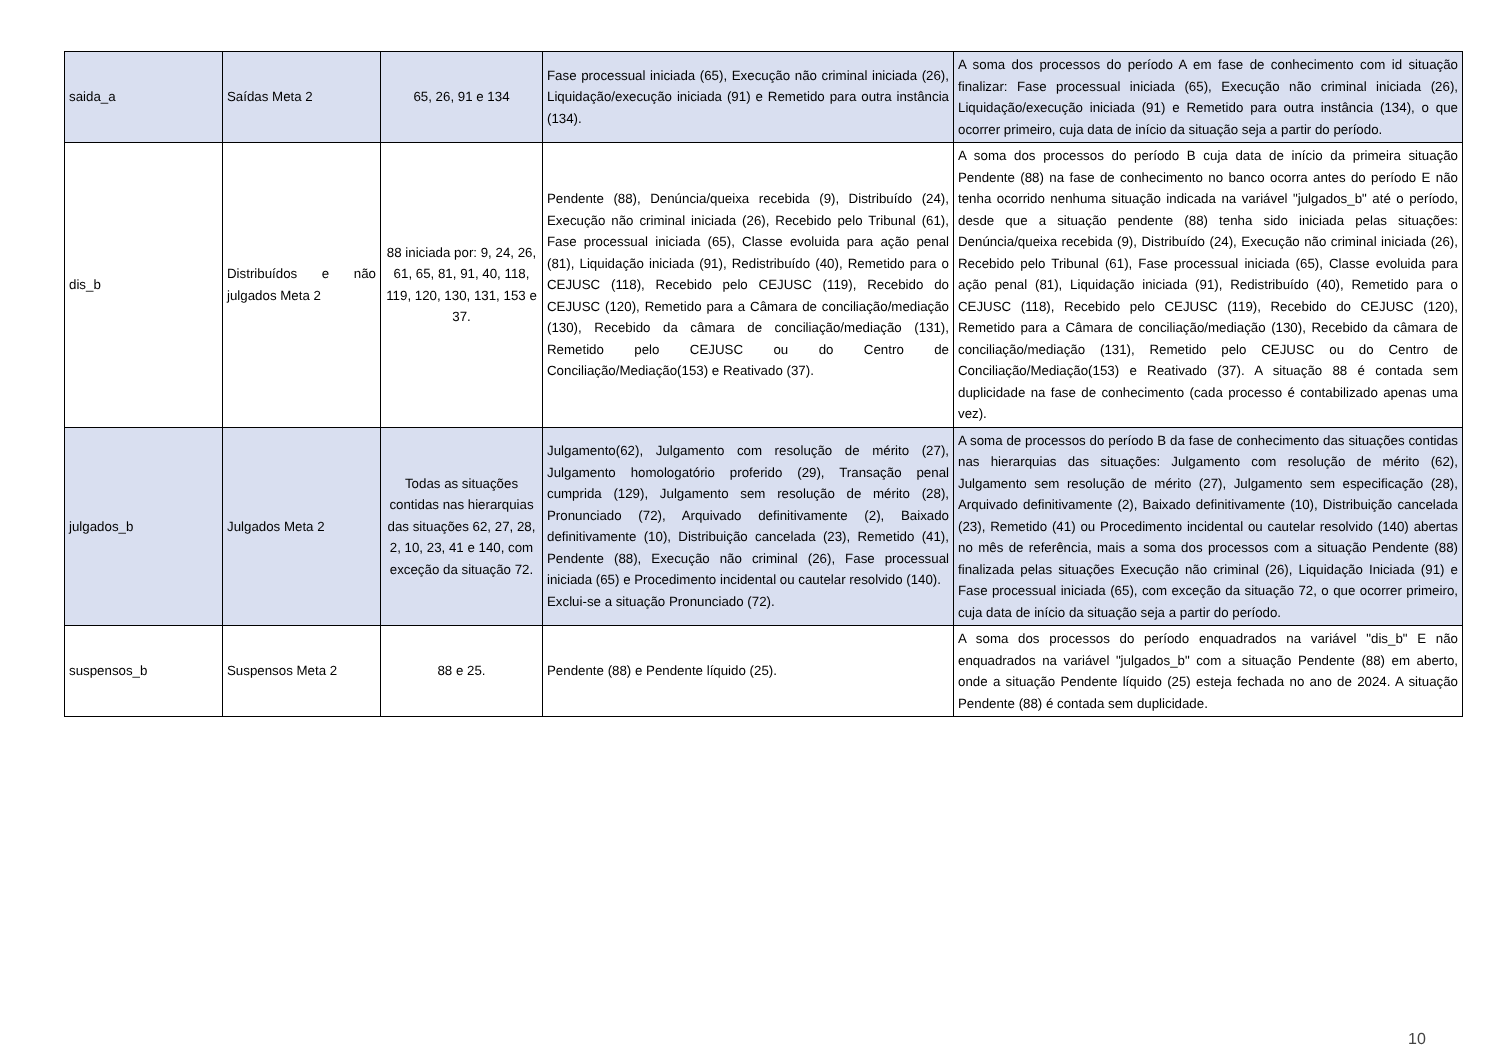| saida_a | Saídas Meta 2 | 65, 26, 91 e 134 | Fase processual iniciada (65), Execução não criminal iniciada (26), Liquidação/execução iniciada (91) e Remetido para outra instância (134). | A soma dos processos do período A em fase de conhecimento com id situação finalizar: Fase processual iniciada (65), Execução não criminal iniciada (26), Liquidação/execução iniciada (91) e Remetido para outra instância (134), o que ocorrer primeiro, cuja data de início da situação seja a partir do período. |
| dis_b | Distribuídos e não julgados Meta 2 | 88 iniciada por: 9, 24, 26, 61, 65, 81, 91, 40, 118, 119, 120, 130, 131, 153 e 37. | Pendente (88), Denúncia/queixa recebida (9), Distribuído (24), Execução não criminal iniciada (26), Recebido pelo Tribunal (61), Fase processual iniciada (65), Classe evoluida para ação penal (81), Liquidação iniciada (91), Redistribuído (40), Remetido para o CEJUSC (118), Recebido pelo CEJUSC (119), Recebido do CEJUSC (120), Remetido para a Câmara de conciliação/mediação (130), Recebido da câmara de conciliação/mediação (131), Remetido pelo CEJUSC ou do Centro de Conciliação/Mediação(153) e Reativado (37). | A soma dos processos do período B cuja data de início da primeira situação Pendente (88) na fase de conhecimento no banco ocorra antes do período E não tenha ocorrido nenhuma situação indicada na variável "julgados_b" até o período, desde que a situação pendente (88) tenha sido iniciada pelas situações: Denúncia/queixa recebida (9), Distribuído (24), Execução não criminal iniciada (26), Recebido pelo Tribunal (61), Fase processual iniciada (65), Classe evoluida para ação penal (81), Liquidação iniciada (91), Redistribuído (40), Remetido para o CEJUSC (118), Recebido pelo CEJUSC (119), Recebido do CEJUSC (120), Remetido para a Câmara de conciliação/mediação (130), Recebido da câmara de conciliação/mediação (131), Remetido pelo CEJUSC ou do Centro de Conciliação/Mediação(153) e Reativado (37). A situação 88 é contada sem duplicidade na fase de conhecimento (cada processo é contabilizado apenas uma vez). |
| julgados_b | Julgados Meta 2 | Todas as situações contidas nas hierarquias das situações 62, 27, 28, 2, 10, 23, 41 e 140, com exceção da situação 72. | Julgamento(62), Julgamento com resolução de mérito (27), Julgamento homologatório proferido (29), Transação penal cumprida (129), Julgamento sem resolução de mérito (28), Pronunciado (72), Arquivado definitivamente (2), Baixado definitivamente (10), Distribuição cancelada (23), Remetido (41), Pendente (88), Execução não criminal (26), Fase processual iniciada (65) e Procedimento incidental ou cautelar resolvido (140). Exclui-se a situação Pronunciado (72). | A soma de processos do período B da fase de conhecimento das situações contidas nas hierarquias das situações: Julgamento com resolução de mérito (62), Julgamento sem resolução de mérito (27), Julgamento sem especificação (28), Arquivado definitivamente (2), Baixado definitivamente (10), Distribuição cancelada (23), Remetido (41) ou Procedimento incidental ou cautelar resolvido (140) abertas no mês de referência, mais a soma dos processos com a situação Pendente (88) finalizada pelas situações Execução não criminal (26), Liquidação Iniciada (91) e Fase processual iniciada (65), com exceção da situação 72, o que ocorrer primeiro, cuja data de início da situação seja a partir do período. |
| suspensos_b | Suspensos Meta 2 | 88 e 25. | Pendente (88) e Pendente líquido (25). | A soma dos processos do período enquadrados na variável "dis_b" E não enquadrados na variável "julgados_b" com a situação Pendente (88) em aberto, onde a situação Pendente líquido (25) esteja fechada no ano de 2024. A situação Pendente (88) é contada sem duplicidade. |
10